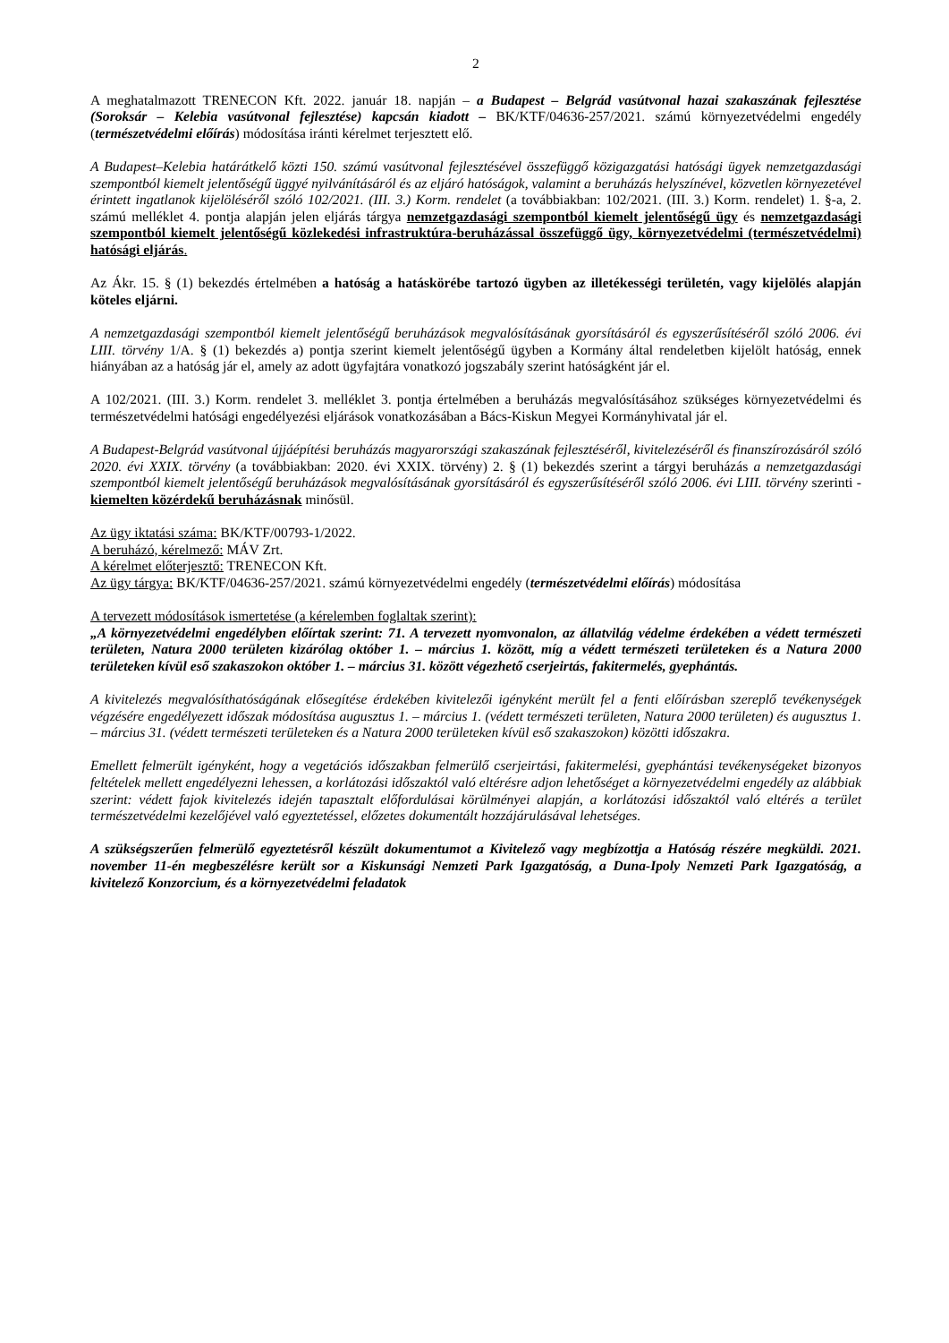2
A meghatalmazott TRENECON Kft. 2022. január 18. napján – a Budapest – Belgrád vasútvonal hazai szakaszának fejlesztése (Soroksár – Kelebia vasútvonal fejlesztése) kapcsán kiadott – BK/KTF/04636-257/2021. számú környezetvédelmi engedély (természetvédelmi előírás) módosítása iránti kérelmet terjesztett elő.
A Budapest–Kelebia határátkelő közti 150. számú vasútvonal fejlesztésével összefüggő közigazgatási hatósági ügyek nemzetgazdasági szempontból kiemelt jelentőségű üggyé nyilvánításáról és az eljáró hatóságok, valamint a beruházás helyszínével, közvetlen környezetével érintett ingatlanok kijelöléséről szóló 102/2021. (III. 3.) Korm. rendelet (a továbbiakban: 102/2021. (III. 3.) Korm. rendelet) 1. §-a, 2. számú melléklet 4. pontja alapján jelen eljárás tárgya nemzetgazdasági szempontból kiemelt jelentőségű ügy és nemzetgazdasági szempontból kiemelt jelentőségű közlekedési infrastruktúra-beruházással összefüggő ügy, környezetvédelmi (természetvédelmi) hatósági eljárás.
Az Ákr. 15. § (1) bekezdés értelmében a hatóság a hatáskörébe tartozó ügyben az illetékességi területén, vagy kijelölés alapján köteles eljárni.
A nemzetgazdasági szempontból kiemelt jelentőségű beruházások megvalósításának gyorsításáról és egyszerűsítéséről szóló 2006. évi LIII. törvény 1/A. § (1) bekezdés a) pontja szerint kiemelt jelentőségű ügyben a Kormány által rendeletben kijelölt hatóság, ennek hiányában az a hatóság jár el, amely az adott ügyfajtára vonatkozó jogszabály szerint hatóságként jár el.
A 102/2021. (III. 3.) Korm. rendelet 3. melléklet 3. pontja értelmében a beruházás megvalósításához szükséges környezetvédelmi és természetvédelmi hatósági engedélyezési eljárások vonatkozásában a Bács-Kiskun Megyei Kormányhivatal jár el.
A Budapest-Belgrád vasútvonal újjáépítési beruházás magyarországi szakaszának fejlesztéséről, kivitelezéséről és finanszírozásáról szóló 2020. évi XXIX. törvény (a továbbiakban: 2020. évi XXIX. törvény) 2. § (1) bekezdés szerint a tárgyi beruházás a nemzetgazdasági szempontból kiemelt jelentőségű beruházások megvalósításának gyorsításáról és egyszerűsítéséről szóló 2006. évi LIII. törvény szerinti - kiemelten közérdekű beruházásnak minősül.
Az ügy iktatási száma: BK/KTF/00793-1/2022.
A beruházó, kérelmező: MÁV Zrt.
A kérelmet előterjesztő: TRENECON Kft.
Az ügy tárgya: BK/KTF/04636-257/2021. számú környezetvédelmi engedély (természetvédelmi előírás) módosítása
A tervezett módosítások ismertetése (a kérelemben foglaltak szerint):
„A környezetvédelmi engedélyben előírtak szerint: 71. A tervezett nyomvonalon, az állatvilág védelme érdekében a védett természeti területen, Natura 2000 területen kizárólag október 1. – március 1. között, míg a védett természeti területeken és a Natura 2000 területeken kívül eső szakaszokon október 1. – március 31. között végezhető cserjeirtás, fakitermelés, gyephántás.
A kivitelezés megvalósíthatóságának elősegítése érdekében kivitelezői igényként merült fel a fenti előírásban szereplő tevékenységek végzésére engedélyezett időszak módosítása augusztus 1. – március 1. (védett természeti területen, Natura 2000 területen) és augusztus 1. – március 31. (védett természeti területeken és a Natura 2000 területeken kívül eső szakaszokon) közötti időszakra.
Emellett felmerült igényként, hogy a vegetációs időszakban felmerülő cserjeirtási, fakitermelési, gyephántási tevékenységeket bizonyos feltételek mellett engedélyezni lehessen, a korlátozási időszaktól való eltérésre adjon lehetőséget a környezetvédelmi engedély az alábbiak szerint: védett fajok kivitelezés idején tapasztalt előfordulásai körülményei alapján, a korlátozási időszaktól való eltérés a terület természetvédelmi kezelőjével való egyeztetéssel, előzetes dokumentált hozzájárulásával lehetséges.
A szükségszerűen felmerülő egyeztetésről készült dokumentumot a Kivitelező vagy megbízottja a Hatóság részére megküldi. 2021. november 11-én megbeszélésre került sor a Kiskunsági Nemzeti Park Igazgatóság, a Duna-Ipoly Nemzeti Park Igazgatóság, a kivitelező Konzorcium, és a környezetvédelmi feladatok